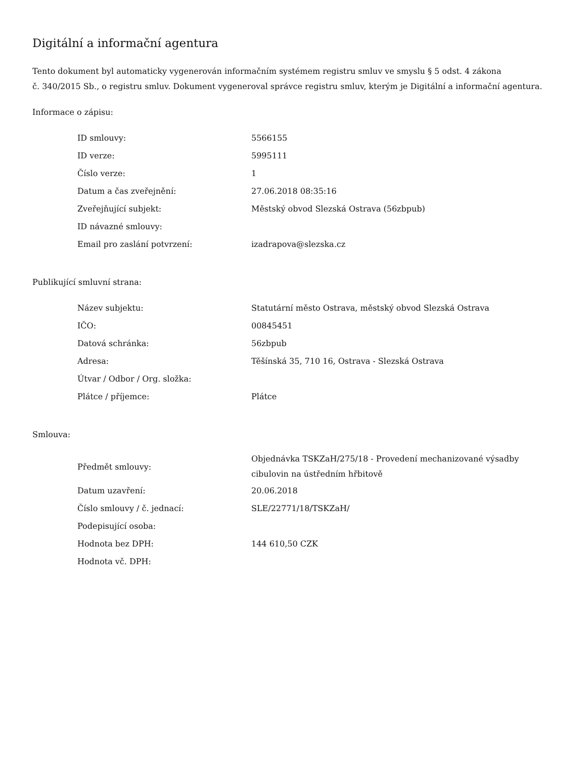Digitální a informační agentura
Tento dokument byl automaticky vygenerován informačním systémem registru smluv ve smyslu § 5 odst. 4 zákona
č. 340/2015 Sb., o registru smluv. Dokument vygeneroval správce registru smluv, kterým je Digitální a informační agentura.
Informace o zápisu:
| ID smlouvy: | 5566155 |
| ID verze: | 5995111 |
| Číslo verze: | 1 |
| Datum a čas zveřejnění: | 27.06.2018 08:35:16 |
| Zveřejňující subjekt: | Městský obvod Slezská Ostrava (56zbpub) |
| ID návazné smlouvy: | |
| Email pro zaslání potvrzení: | izadrapova@slezska.cz |
Publikující smluvní strana:
| Název subjektu: | Statutární město Ostrava, městský obvod Slezská Ostrava |
| IČO: | 00845451 |
| Datová schránka: | 56zbpub |
| Adresa: | Těšínská 35, 710 16, Ostrava - Slezská Ostrava |
| Útvar / Odbor / Org. složka: | |
| Plátce / příjemce: | Plátce |
Smlouva:
| Předmět smlouvy: | Objednávka TSKZaH/275/18 - Provedení mechanizované výsadby cibulovin na ústředním hřbitově |
| Datum uzavření: | 20.06.2018 |
| Číslo smlouvy / č. jednací: | SLE/22771/18/TSKZaH/ |
| Podepisující osoba: | |
| Hodnota bez DPH: | 144 610,50 CZK |
| Hodnota vč. DPH: | |